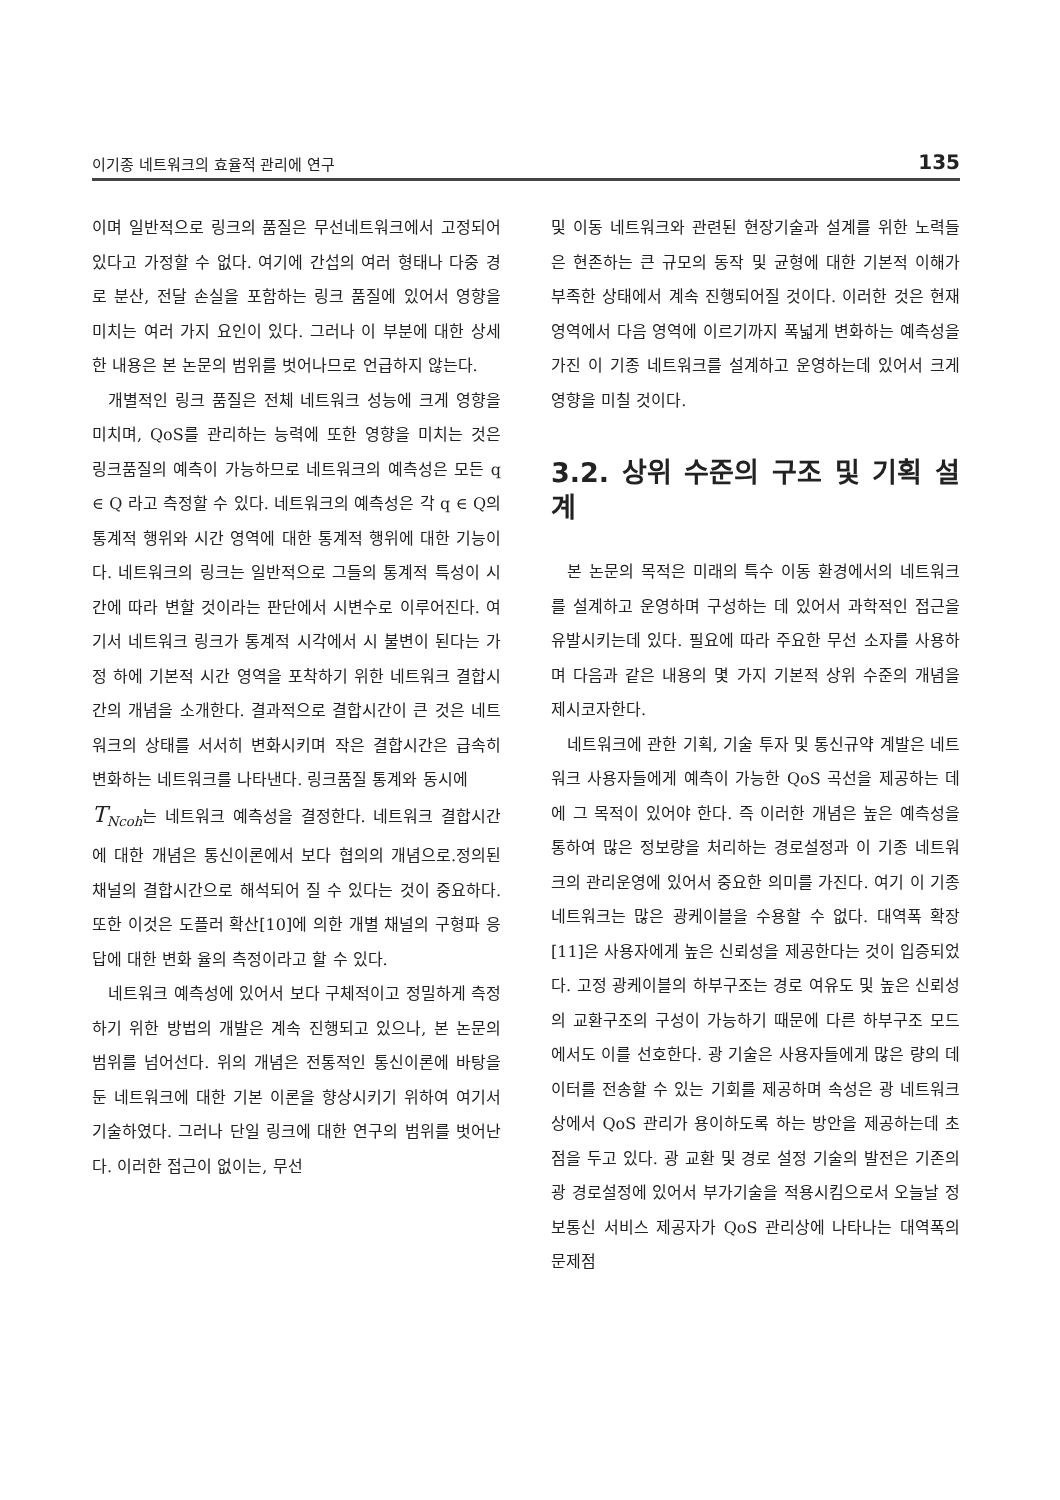이기종 네트워크의 효율적 관리에 연구 135
이며 일반적으로 링크의 품질은 무선네트워크에서 고정되어 있다고 가정할 수 없다. 여기에 간섭의 여러 형태나 다중 경로 분산, 전달 손실을 포함하는 링크 품질에 있어서 영향을 미치는 여러 가지 요인이 있다. 그러나 이 부분에 대한 상세한 내용은 본 논문의 범위를 벗어나므로 언급하지 않는다.
개별적인 링크 품질은 전체 네트워크 성능에 크게 영향을 미치며, QoS를 관리하는 능력에 또한 영향을 미치는 것은 링크품질의 예측이 가능하므로 네트워크의 예측성은 모든 q ∈ Q 라고 측정할 수 있다. 네트워크의 예측성은 각 q ∈ Q의 통계적 행위와 시간 영역에 대한 통계적 행위에 대한 기능이다. 네트워크의 링크는 일반적으로 그들의 통계적 특성이 시간에 따라 변할 것이라는 판단에서 시변수로 이루어진다. 여기서 네트워크 링크가 통계적 시각에서 시 불변이 된다는 가정 하에 기본적 시간 영역을 포착하기 위한 네트워크 결합시간의 개념을 소개한다. 결과적으로 결합시간이 큰 것은 네트워크의 상태를 서서히 변화시키며 작은 결합시간은 급속히 변화하는 네트워크를 나타낸다. 링크품질 통계와 동시에
T<sub>Ncoh</sub>는 네트워크 예측성을 결정한다. 네트워크 결합시간에 대한 개념은 통신이론에서 보다 협의의 개념으로.정의된 채널의 결합시간으로 해석되어 질 수 있다는 것이 중요하다. 또한 이것은 도플러 확산[10]에 의한 개별 채널의 구형파 응답에 대한 변화 율의 측정이라고 할 수 있다.
네트워크 예측성에 있어서 보다 구체적이고 정밀하게 측정하기 위한 방법의 개발은 계속 진행되고 있으나, 본 논문의 범위를 넘어선다. 위의 개념은 전통적인 통신이론에 바탕을 둔 네트워크에 대한 기본 이론을 향상시키기 위하여 여기서 기술하였다. 그러나 단일 링크에 대한 연구의 범위를 벗어난다. 이러한 접근이 없이는, 무선
및 이동 네트워크와 관련된 현장기술과 설계를 위한 노력들은 현존하는 큰 규모의 동작 및 균형에 대한 기본적 이해가 부족한 상태에서 계속 진행되어질 것이다. 이러한 것은 현재 영역에서 다음 영역에 이르기까지 폭넓게 변화하는 예측성을 가진 이 기종 네트워크를 설계하고 운영하는데 있어서 크게 영향을 미칠 것이다.
3.2. 상위 수준의 구조 및 기획 설계
본 논문의 목적은 미래의 특수 이동 환경에서의 네트워크를 설계하고 운영하며 구성하는 데 있어서 과학적인 접근을 유발시키는데 있다. 필요에 따라 주요한 무선 소자를 사용하며 다음과 같은 내용의 몇 가지 기본적 상위 수준의 개념을 제시코자한다.
네트워크에 관한 기획, 기술 투자 및 통신규약 계발은 네트워크 사용자들에게 예측이 가능한 QoS 곡선을 제공하는 데에 그 목적이 있어야 한다. 즉 이러한 개념은 높은 예측성을 통하여 많은 정보량을 처리하는 경로설정과 이 기종 네트워크의 관리운영에 있어서 중요한 의미를 가진다. 여기 이 기종 네트워크는 많은 광케이블을 수용할 수 없다. 대역폭 확장[11]은 사용자에게 높은 신뢰성을 제공한다는 것이 입증되었다. 고정 광케이블의 하부구조는 경로 여유도 및 높은 신뢰성의 교환구조의 구성이 가능하기 때문에 다른 하부구조 모드에서도 이를 선호한다. 광 기술은 사용자들에게 많은 량의 데이터를 전송할 수 있는 기회를 제공하며 속성은 광 네트워크상에서 QoS 관리가 용이하도록 하는 방안을 제공하는데 초점을 두고 있다. 광 교환 및 경로 설정 기술의 발전은 기존의 광 경로설정에 있어서 부가기술을 적용시킴으로서 오늘날 정보통신 서비스 제공자가 QoS 관리상에 나타나는 대역폭의 문제점